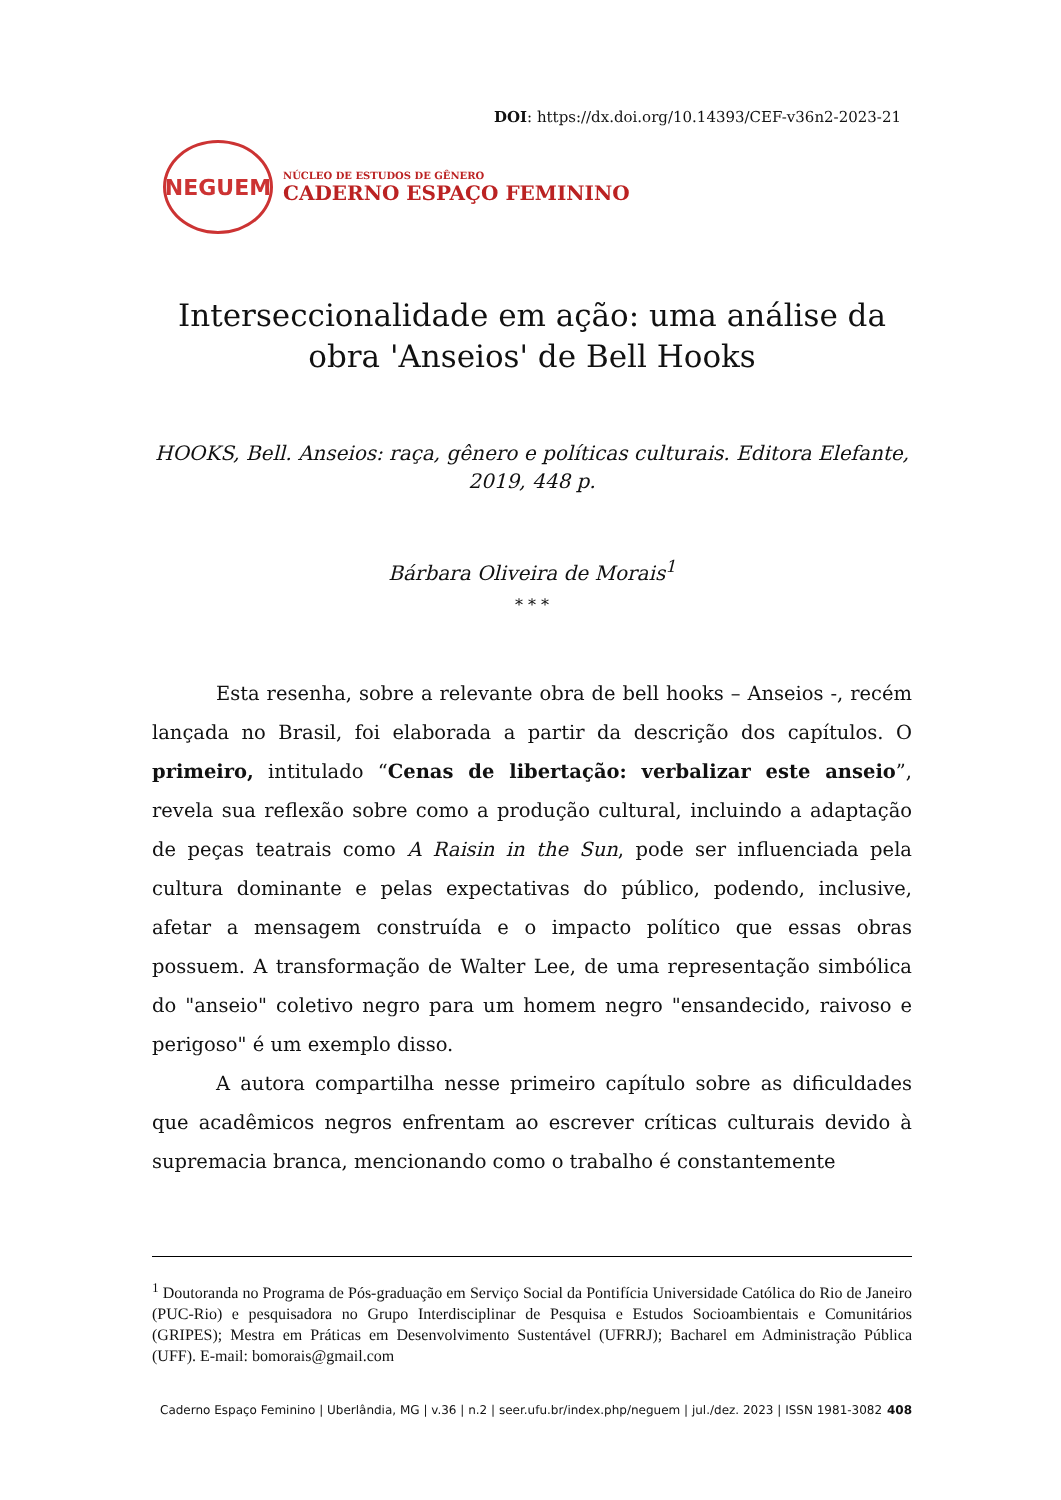DOI: https://dx.doi.org/10.14393/CEF-v36n2-2023-21
NEGUEM
NÚCLEO DE ESTUDOS DE GÊNERO
CADERNO ESPAÇO FEMININO
Interseccionalidade em ação: uma análise da obra 'Anseios' de Bell Hooks
HOOKS, Bell. Anseios: raça, gênero e políticas culturais. Editora Elefante, 2019, 448 p.
Bárbara Oliveira de Morais<sup>1</sup>
* * *
Esta resenha, sobre a relevante obra de bell hooks – Anseios -, recém lançada no Brasil, foi elaborada a partir da descrição dos capítulos. O primeiro, intitulado “Cenas de libertação: verbalizar este anseio”, revela sua reflexão sobre como a produção cultural, incluindo a adaptação de peças teatrais como A Raisin in the Sun, pode ser influenciada pela cultura dominante e pelas expectativas do público, podendo, inclusive, afetar a mensagem construída e o impacto político que essas obras possuem. A transformação de Walter Lee, de uma representação simbólica do "anseio" coletivo negro para um homem negro "ensandecido, raivoso e perigoso" é um exemplo disso.
A autora compartilha nesse primeiro capítulo sobre as dificuldades que acadêmicos negros enfrentam ao escrever críticas culturais devido à supremacia branca, mencionando como o trabalho é constantemente
<sup>1</sup> Doutoranda no Programa de Pós-graduação em Serviço Social da Pontifícia Universidade Católica do Rio de Janeiro (PUC-Rio) e pesquisadora no Grupo Interdisciplinar de Pesquisa e Estudos Socioambientais e Comunitários (GRIPES); Mestra em Práticas em Desenvolvimento Sustentável (UFRRJ); Bacharel em Administração Pública (UFF). E-mail: bomorais@gmail.com
Caderno Espaço Feminino | Uberlândia, MG | v.36 | n.2 | seer.ufu.br/index.php/neguem | jul./dez. 2023 | ISSN 1981-3082 408